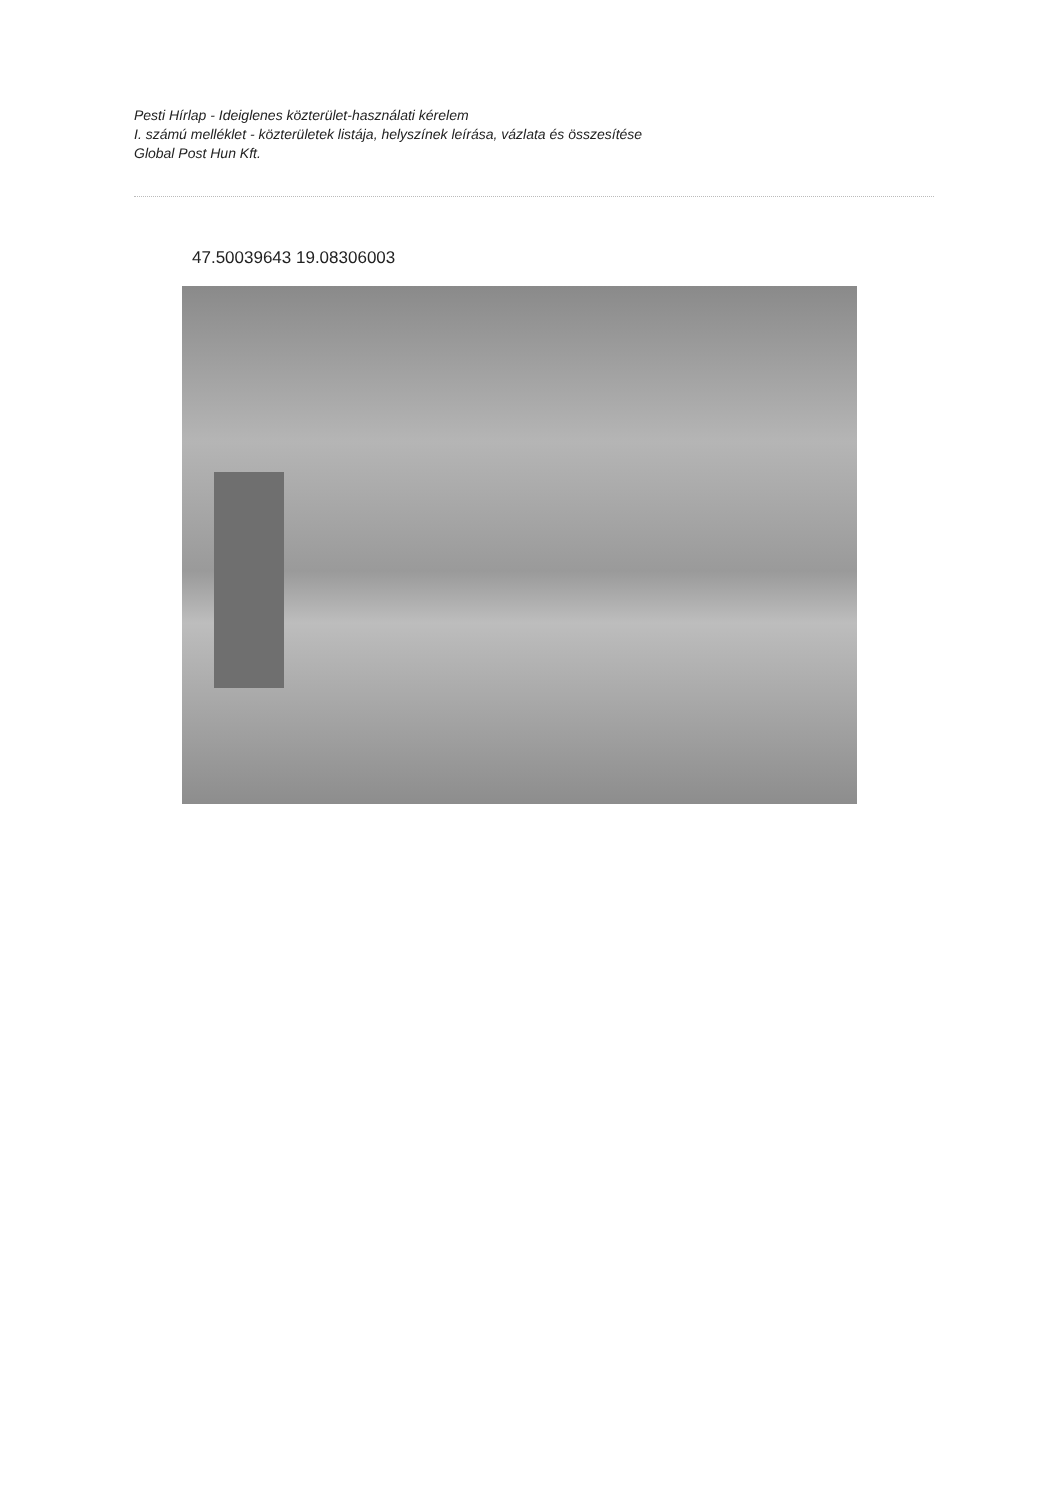Pesti Hírlap - Ideiglenes közterület-használati kérelem
I. számú melléklet - közterületek listája, helyszínek leírása, vázlata és összesítése
Global Post Hun Kft.
47.50039643 19.08306003